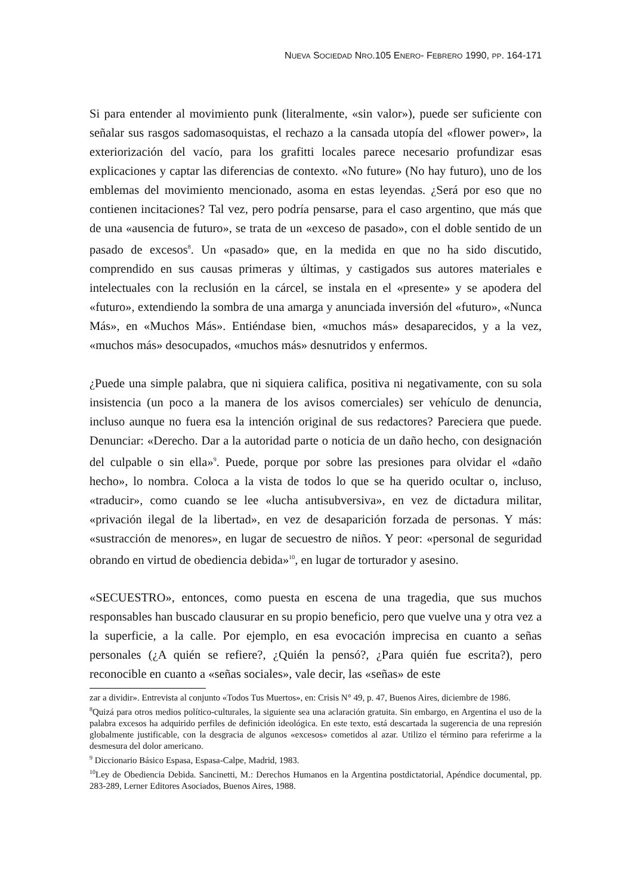NUEVA SOCIEDAD NRO.105 ENERO- FEBRERO 1990, PP. 164-171
Si para entender al movimiento punk (literalmente, «sin valor»), puede ser suficiente con señalar sus rasgos sadomasoquistas, el rechazo a la cansada utopía del «flower power», la exteriorización del vacío, para los grafitti locales parece necesario profundizar esas explicaciones y captar las diferencias de contexto. «No future» (No hay futuro), uno de los emblemas del movimiento mencionado, asoma en estas leyendas. ¿Será por eso que no contienen incitaciones? Tal vez, pero podría pensarse, para el caso argentino, que más que de una «ausencia de futuro», se trata de un «exceso de pasado», con el doble sentido de un pasado de excesos<sup>8</sup>. Un «pasado» que, en la medida en que no ha sido discutido, comprendido en sus causas primeras y últimas, y castigados sus autores materiales e intelectuales con la reclusión en la cárcel, se instala en el «presente» y se apodera del «futuro», extendiendo la sombra de una amarga y anunciada inversión del «futuro», «Nunca Más», en «Muchos Más». Entiéndase bien, «muchos más» desaparecidos, y a la vez, «muchos más» desocupados, «muchos más» desnutridos y enfermos.
¿Puede una simple palabra, que ni siquiera califica, positiva ni negativamente, con su sola insistencia (un poco a la manera de los avisos comerciales) ser vehículo de denuncia, incluso aunque no fuera esa la intención original de sus redactores? Pareciera que puede. Denunciar: «Derecho. Dar a la autoridad parte o noticia de un daño hecho, con designación del culpable o sin ella»<sup>9</sup>. Puede, porque por sobre las presiones para olvidar el «daño hecho», lo nombra. Coloca a la vista de todos lo que se ha querido ocultar o, incluso, «traducir», como cuando se lee «lucha antisubversiva», en vez de dictadura militar, «privación ilegal de la libertad», en vez de desaparición forzada de personas. Y más: «sustracción de menores», en lugar de secuestro de niños. Y peor: «personal de seguridad obrando en virtud de obediencia debida»<sup>10</sup>, en lugar de torturador y asesino.
«SECUESTRO», entonces, como puesta en escena de una tragedia, que sus muchos responsables han buscado clausurar en su propio beneficio, pero que vuelve una y otra vez a la superficie, a la calle. Por ejemplo, en esa evocación imprecisa en cuanto a señas personales (¿A quién se refiere?, ¿Quién la pensó?, ¿Para quién fue escrita?), pero reconocible en cuanto a «señas sociales», vale decir, las «señas» de este
zar a dividir». Entrevista al conjunto «Todos Tus Muertos», en: Crisis N° 49, p. 47, Buenos Aires, diciembre de 1986.
<sup>8</sup> Quizá para otros medios político-culturales, la siguiente sea una aclaración gratuita. Sin embargo, en Argentina el uso de la palabra excesos ha adquirido perfiles de definición ideológica. En este texto, está descartada la sugerencia de una represión globalmente justificable, con la desgracia de algunos «excesos» cometidos al azar. Utilizo el término para referirme a la desmesura del dolor americano.
<sup>9</sup> Diccionario Básico Espasa, Espasa-Calpe, Madrid, 1983.
<sup>10</sup> Ley de Obediencia Debida. Sancinetti, M.: Derechos Humanos en la Argentina postdictatorial, Apéndice documental, pp. 283-289, Lerner Editores Asociados, Buenos Aires, 1988.